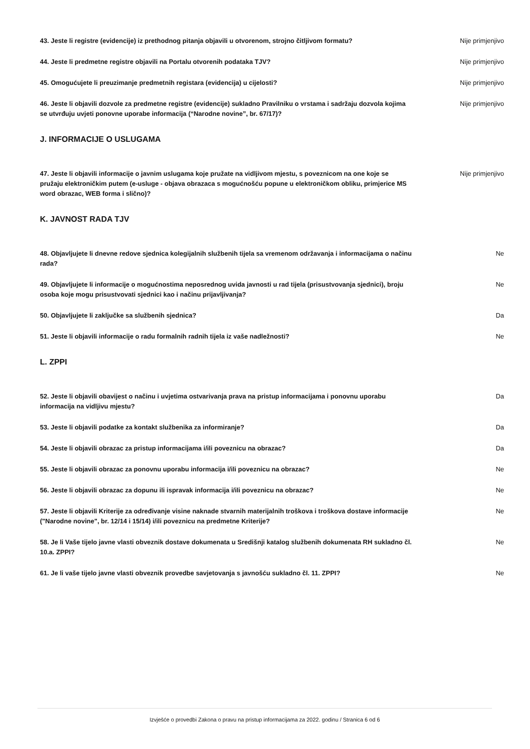43. Jeste li registre (evidencije) iz prethodnog pitanja objavili u otvorenom, strojno čitljivom formatu?
Nije primjenjivo
44. Jeste li predmetne registre objavili na Portalu otvorenih podataka TJV? Nije primjenjivo
45. Omogućujete li preuzimanje predmetnih registara (evidencija) u cijelosti? Nije primjenjivo
46. Jeste li objavili dozvole za predmetne registre (evidencije) sukladno Pravilniku o vrstama i sadržaju dozvola kojima se utvrđuju uvjeti ponovne uporabe informacija (“Narodne novine”, br. 67/17)?
Nije primjenjivo
J. INFORMACIJE O USLUGAMA
47. Jeste li objavili informacije o javnim uslugama koje pružate na vidljivom mjestu, s poveznicom na one koje se pružaju elektroničkim putem (e-usluge - objava obrazaca s mogućnošću popune u elektroničkom obliku, primjerice MS word obrazac, WEB forma i slično)?
Nije primjenjivo
K. JAVNOST RADA TJV
48. Objavljujete li dnevne redove sjednica kolegijalnih službenih tijela sa vremenom održavanja i informacijama o načinu rada?
Ne
49. Objavljujete li informacije o mogućnostima neposrednog uvida javnosti u rad tijela (prisustvovanja sjednici), broju osoba koje mogu prisustvovati sjednici kao i načinu prijavljivanja?
Ne
50. Objavljujete li zaključke sa službenih sjednica? Da
51. Jeste li objavili informacije o radu formalnih radnih tijela iz vaše nadležnosti? Ne
L. ZPPI
52. Jeste li objavili obavijest o načinu i uvjetima ostvarivanja prava na pristup informacijama i ponovnu uporabu informacija na vidljivu mjestu?
Da
53. Jeste li objavili podatke za kontakt službenika za informiranje? Da
54. Jeste li objavili obrazac za pristup informacijama i/ili poveznicu na obrazac? Da
55. Jeste li objavili obrazac za ponovnu uporabu informacija i/ili poveznicu na obrazac? Ne
56. Jeste li objavili obrazac za dopunu ili ispravak informacija i/ili poveznicu na obrazac? Ne
57. Jeste li objavili Kriterije za određivanje visine naknade stvarnih materijalnih troškova i troškova dostave informacije ("Narodne novine", br. 12/14 i 15/14) i/ili poveznicu na predmetne Kriterije?
Ne
58. Je li Vaše tijelo javne vlasti obveznik dostave dokumenata u Središnji katalog službenih dokumenata RH sukladno čl. 10.a. ZPPI?
Ne
61. Je li vaše tijelo javne vlasti obveznik provedbe savjetovanja s javnošću sukladno čl. 11. ZPPI?
Ne
Izvješće o provedbi Zakona o pravu na pristup informacijama za 2022. godinu / Stranica 6 od 6